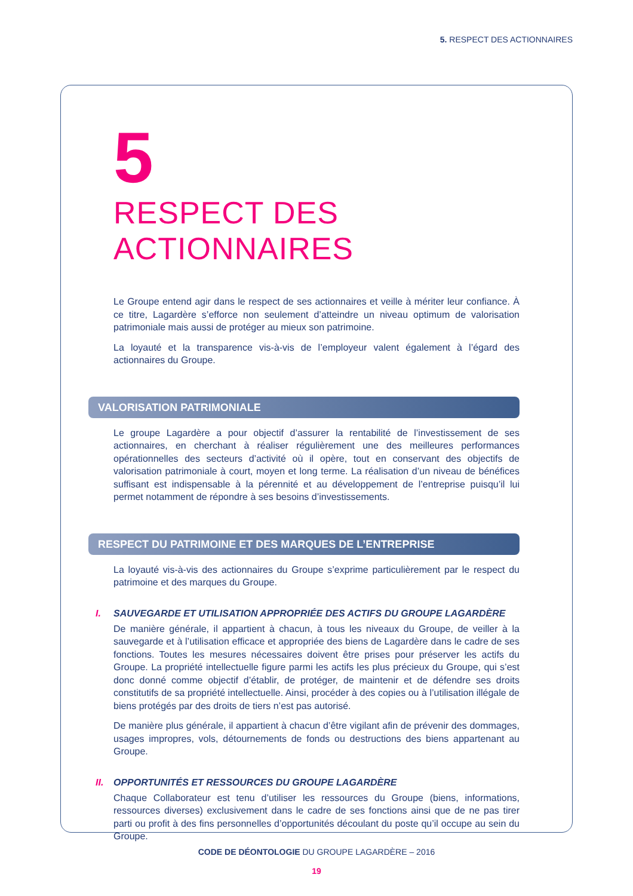5. RESPECT DES ACTIONNAIRES
5
RESPECT DES ACTIONNAIRES
Le Groupe entend agir dans le respect de ses actionnaires et veille à mériter leur confiance. À ce titre, Lagardère s’efforce non seulement d’atteindre un niveau optimum de valorisation patrimoniale mais aussi de protéger au mieux son patrimoine.
La loyauté et la transparence vis-à-vis de l’employeur valent également à l’égard des actionnaires du Groupe.
VALORISATION PATRIMONIALE
Le groupe Lagardère a pour objectif d’assurer la rentabilité de l’investissement de ses actionnaires, en cherchant à réaliser régulièrement une des meilleures performances opérationnelles des secteurs d’activité où il opère, tout en conservant des objectifs de valorisation patrimoniale à court, moyen et long terme. La réalisation d’un niveau de bénéfices suffisant est indispensable à la pérennité et au développement de l’entreprise puisqu’il lui permet notamment de répondre à ses besoins d’investissements.
RESPECT DU PATRIMOINE ET DES MARQUES DE L’ENTREPRISE
La loyauté vis-à-vis des actionnaires du Groupe s’exprime particulièrement par le respect du patrimoine et des marques du Groupe.
I. SAUVEGARDE ET UTILISATION APPROPRIÉE DES ACTIFS DU GROUPE LAGARDÈRE
De manière générale, il appartient à chacun, à tous les niveaux du Groupe, de veiller à la sauvegarde et à l’utilisation efficace et appropriée des biens de Lagardère dans le cadre de ses fonctions. Toutes les mesures nécessaires doivent être prises pour préserver les actifs du Groupe. La propriété intellectuelle figure parmi les actifs les plus précieux du Groupe, qui s’est donc donné comme objectif d’établir, de protéger, de maintenir et de défendre ses droits constitutifs de sa propriété intellectuelle. Ainsi, procéder à des copies ou à l’utilisation illégale de biens protégés par des droits de tiers n’est pas autorisé.
De manière plus générale, il appartient à chacun d’être vigilant afin de prévenir des dommages, usages impropres, vols, détournements de fonds ou destructions des biens appartenant au Groupe.
II. OPPORTUNITÉS ET RESSOURCES DU GROUPE LAGARDÈRE
Chaque Collaborateur est tenu d’utiliser les ressources du Groupe (biens, informations, ressources diverses) exclusivement dans le cadre de ses fonctions ainsi que de ne pas tirer parti ou profit à des fins personnelles d’opportunités découlant du poste qu’il occupe au sein du Groupe.
CODE DE DÉONTOLOGIE DU GROUPE LAGARDÈRE – 2016
19